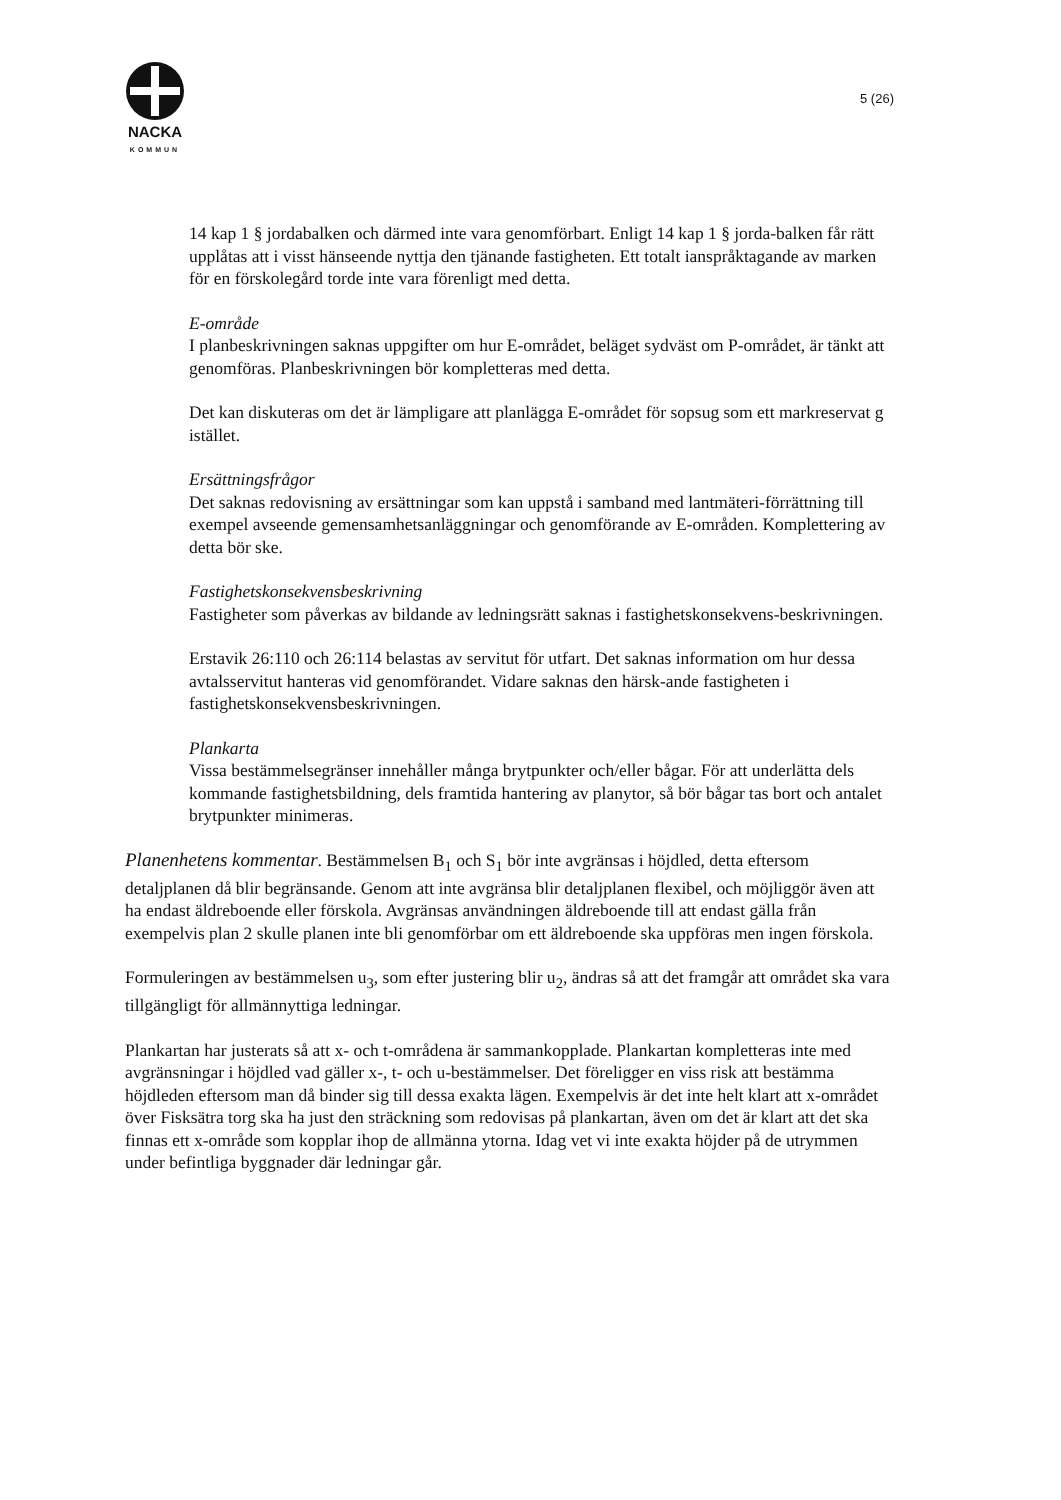NACKA
KOMMUN
5 (26)
14 kap 1 § jordabalken och därmed inte vara genomförbart. Enligt 14 kap 1 § jorda-balken får rätt upplåtas att i visst hänseende nyttja den tjänande fastigheten. Ett totalt ianspråktagande av marken för en förskolegård torde inte vara förenligt med detta.
E-område
I planbeskrivningen saknas uppgifter om hur E-området, beläget sydväst om P-området, är tänkt att genomföras. Planbeskrivningen bör kompletteras med detta.
Det kan diskuteras om det är lämpligare att planlägga E-området för sopsug som ett markreservat g istället.
Ersättningsfrågor
Det saknas redovisning av ersättningar som kan uppstå i samband med lantmäteri-förrättning till exempel avseende gemensamhetsanläggningar och genomförande av E-områden. Komplettering av detta bör ske.
Fastighetskonsekvensbeskrivning
Fastigheter som påverkas av bildande av ledningsrätt saknas i fastighetskonsekvens-beskrivningen.
Erstavik 26:110 och 26:114 belastas av servitut för utfart. Det saknas information om hur dessa avtalsservitut hanteras vid genomförandet. Vidare saknas den härsk-ande fastigheten i fastighetskonsekvensbeskrivningen.
Plankarta
Vissa bestämmelsegränser innehåller många brytpunkter och/eller bågar. För att underlätta dels kommande fastighetsbildning, dels framtida hantering av planytor, så bör bågar tas bort och antalet brytpunkter minimeras.
Planenhetens kommentar. Bestämmelsen B<sub>1</sub> och S<sub>1</sub> bör inte avgränsas i höjdled, detta eftersom detaljplanen då blir begränsande. Genom att inte avgränsa blir detaljplanen flexibel, och möjliggör även att ha endast äldreboende eller förskola. Avgränsas användningen äldreboende till att endast gälla från exempelvis plan 2 skulle planen inte bli genomförbar om ett äldreboende ska uppföras men ingen förskola.
Formuleringen av bestämmelsen u<sub>3</sub>, som efter justering blir u<sub>2</sub>, ändras så att det framgår att området ska vara tillgängligt för allmännyttiga ledningar.
Plankartan har justerats så att x- och t-områdena är sammankopplade. Plankartan kompletteras inte med avgränsningar i höjdled vad gäller x-, t- och u-bestämmelser. Det föreligger en viss risk att bestämma höjdleden eftersom man då binder sig till dessa exakta lägen. Exempelvis är det inte helt klart att x-området över Fisksätra torg ska ha just den sträckning som redovisas på plankartan, även om det är klart att det ska finnas ett x-område som kopplar ihop de allmänna ytorna. Idag vet vi inte exakta höjder på de utrymmen under befintliga byggnader där ledningar går.